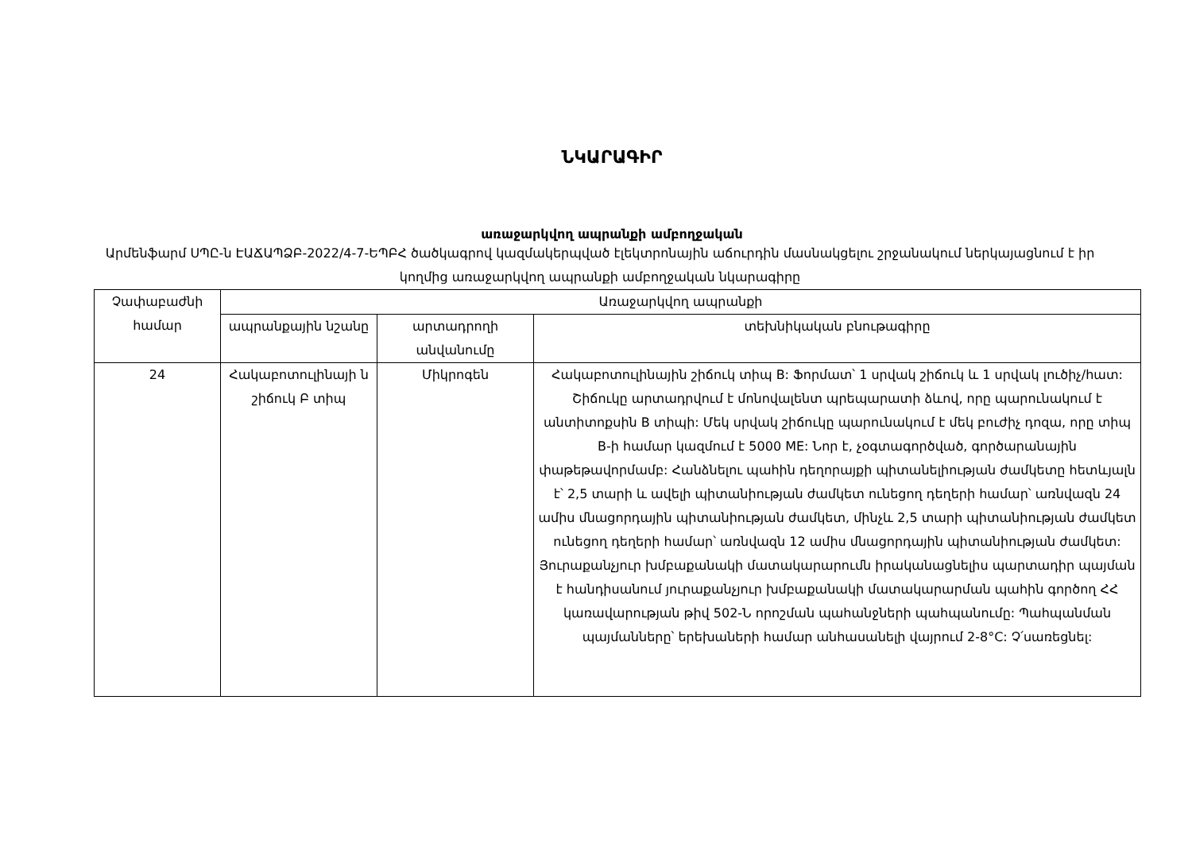ՆԿԱՐԱԳԻՐ
առաջարկվող ապրանքի ամբողջական
Արմենֆարմ ՍՊԸ-ն ԷԱՃԱՊՁԲ-2022/4-7-ԵՊԲՀ ծածկագրով կազմակերպված էլեկտրոնային աճուրդին մասնակցելու շրջանակում ներկայացնում է իր կողմից առաջարկվող ապրանքի ամբողջական նկարագիրը
| Չափաբաժնի համար | Առաջարկվող ապրանքի | | |
| --- | --- | --- | --- |
| | ապրանքային նշանը | արտադրողի անվանումը | տեխնիկական բնութագիրը |
| 24 | Հակաբոտուլինայի ն շիճուկ Բ տիպ | Միկրոգեն | Հակաբոտուլինային շիճուկ տիպ B: Ֆորմատ՝ 1 սրվակ շիճուկ և 1 սրվակ լուծիչ/հատ: Շիճուկը արտադրվում է մոնովալենտ պրեպարատի ձևով, որը պարունակում է անտիտոքսին B տիպի: Մեկ սրվակ շիճուկը պարունակում է մեկ բուժիչ դոզա, որը տիպ B-ի համար կազմում է 5000 ME: Նոր է, չօգտագործված, գործարանային փաթեթավորմամբ: Հանձնելու պահին դեղորայքի պիտանելիության ժամկետը հետևյալն է՝ 2,5 տարի և ավելի պիտանիության ժամկետ ունեցող դեղերի համար՝ առնվազն 24 ամիս մնացորդային պիտանիության ժամկետ, մինչև 2,5 տարի պիտանիության ժամկետ ունեցող դեղերի համար՝ առնվազն 12 ամիս մնացորդային պիտանիության ժամկետ: Յուրաքանչյուր խմբաքանակի մատակարարումն իրականացնելիս պարտադիր պայման է հանդիսանում յուրաքանչյուր խմբաքանակի մատակարարման պահին գործող ՀՀ կառավարության թիվ 502-Ն որոշման պահանջների պահպանումը: Պահպանման պայմանները՝ երեխաների համար անհասանելի վայրում 2-8°C: Չ՛սառեցնել: |